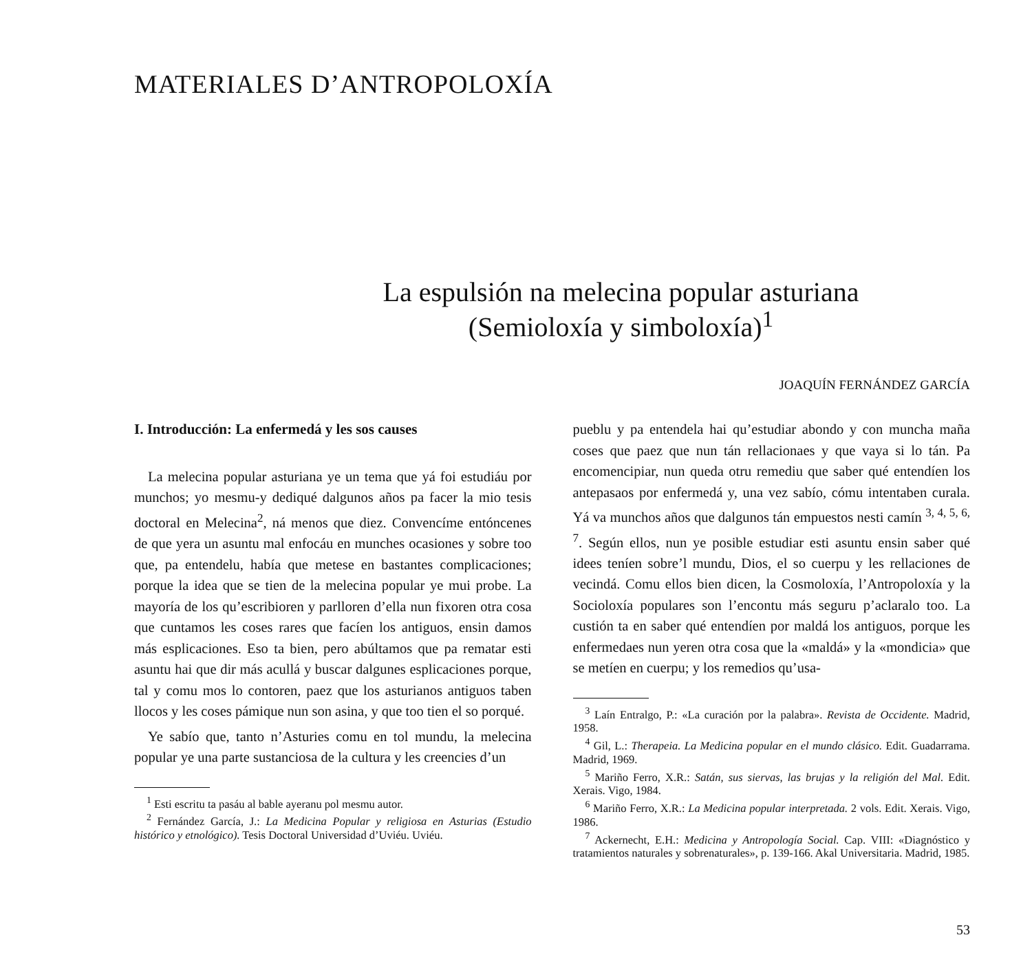MATERIALES D’ANTROPOLOXÍA
La espulsión na melecina popular asturiana
(Semioloxía y simboloxía)<sup>1</sup>
JOAQUÍN FERNÁNDEZ GARCÍA
I. Introducción: La enfermedá y les sos causes
La melecina popular asturiana ye un tema que yá foi estudiáu por munchos; yo mesmu-y dediqué dalgunos años pa facer la mio tesis doctoral en Melecina<sup>2</sup>, ná menos que diez. Convencíme entóncenes de que yera un asuntu mal enfocáu en munches ocasiones y sobre too que, pa entendelu, había que metese en bastantes complicaciones; porque la idea que se tien de la melecina popular ye mui probe. La mayoría de los qu’escribioren y parlloren d’ella nun fixoren otra cosa que cuntamos les coses rares que facíen los antiguos, ensin damos más esplicaciones. Eso ta bien, pero abúltamos que pa rematar esti asuntu hai que dir más acullá y buscar dalgunes esplicaciones porque, tal y comu mos lo contoren, paez que los asturianos antiguos taben llocos y les coses pámique nun son asina, y que too tien el so porqué.
Ye sabío que, tanto n’Asturies comu en tol mundu, la melecina popular ye una parte sustanciosa de la cultura y les creencies d’un
<sup>1</sup> Esti escritu ta pasáu al bable ayeranu pol mesmu autor.
<sup>2</sup> Fernández García, J.: La Medicina Popular y religiosa en Asturias (Estudio histórico y etnológico). Tesis Doctoral Universidad d’Uviéu. Uviéu.
pueblu y pa entendela hai qu’estudiar abondo y con muncha maña coses que paez que nun tán rellacionaes y que vaya si lo tán. Pa encomencipiar, nun queda otru remediu que saber qué entendíen los antepasaos por enfermedá y, una vez sabío, cómu intentaben curala. Yá va munchos años que dalgunos tán empuestos nesti camín <sup>3, 4, 5, 6, 7</sup>. Según ellos, nun ye posible estudiar esti asuntu ensin saber qué idees teníen sobre’l mundu, Dios, el so cuerpu y les rellaciones de vecindá. Comu ellos bien dicen, la Cosmoloxía, l’Antropoloxía y la Socioloxía populares son l’encontu más seguru p’aclaralo too. La custión ta en saber qué entendíen por maldá los antiguos, porque les enfermedaes nun yeren otra cosa que la «maldá» y la «mondicia» que se metíen en cuerpu; y los remedios qu’usa-
<sup>3</sup> Laín Entralgo, P.: «La curación por la palabra». Revista de Occidente. Madrid, 1958.
<sup>4</sup> Gil, L.: Therapeia. La Medicina popular en el mundo clásico. Edit. Guadarrama. Madrid, 1969.
<sup>5</sup> Mariño Ferro, X.R.: Satán, sus siervas, las brujas y la religión del Mal. Edit. Xerais. Vigo, 1984.
<sup>6</sup> Mariño Ferro, X.R.: La Medicina popular interpretada. 2 vols. Edit. Xerais. Vigo, 1986.
<sup>7</sup> Ackernecht, E.H.: Medicina y Antropología Social. Cap. VIII: «Diagnóstico y tratamientos naturales y sobrenaturales», p. 139-166. Akal Universitaria. Madrid, 1985.
53